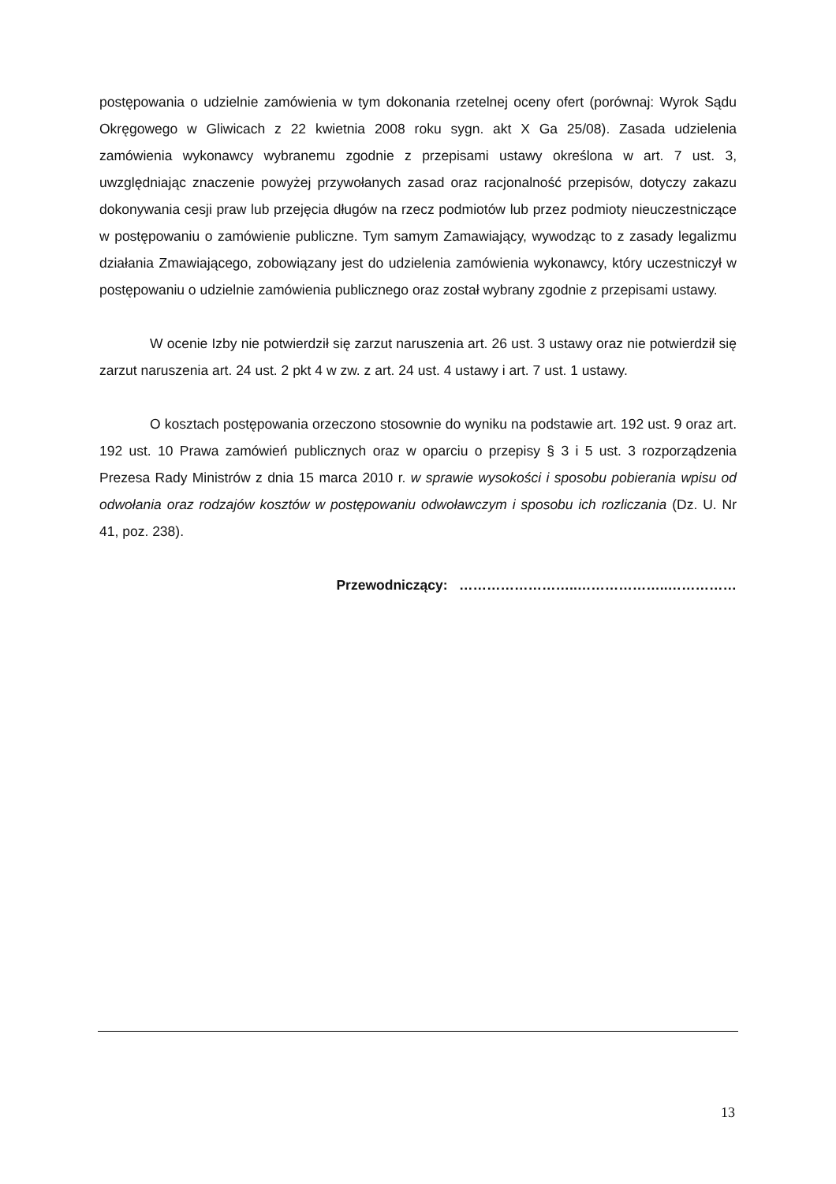postępowania o udzielnie zamówienia w tym dokonania rzetelnej oceny ofert (porównaj: Wyrok Sądu Okręgowego w Gliwicach z 22 kwietnia 2008 roku sygn. akt X Ga 25/08). Zasada udzielenia zamówienia wykonawcy wybranemu zgodnie z przepisami ustawy określona w art. 7 ust. 3, uwzględniając znaczenie powyżej przywołanych zasad oraz racjonalność przepisów, dotyczy zakazu dokonywania cesji praw lub przejęcia długów na rzecz podmiotów lub przez podmioty nieuczestniczące w postępowaniu o zamówienie publiczne. Tym samym Zamawiający, wywodząc to z zasady legalizmu działania Zmawiającego, zobowiązany jest do udzielenia zamówienia wykonawcy, który uczestniczył w postępowaniu o udzielnie zamówienia publicznego oraz został wybrany zgodnie z przepisami ustawy.
W ocenie Izby nie potwierdził się zarzut naruszenia art. 26 ust. 3 ustawy oraz nie potwierdził się zarzut naruszenia art. 24 ust. 2 pkt 4 w zw. z art. 24 ust. 4 ustawy i art. 7 ust. 1 ustawy.
O kosztach postępowania orzeczono stosownie do wyniku na podstawie art. 192 ust. 9 oraz art. 192 ust. 10 Prawa zamówień publicznych oraz w oparciu o przepisy § 3 i 5 ust. 3 rozporządzenia Prezesa Rady Ministrów z dnia 15 marca 2010 r. w sprawie wysokości i sposobu pobierania wpisu od odwołania oraz rodzajów kosztów w postępowaniu odwoławczym i sposobu ich rozliczania (Dz. U. Nr 41, poz. 238).
Przewodniczący: ……………………..………………..……………
13